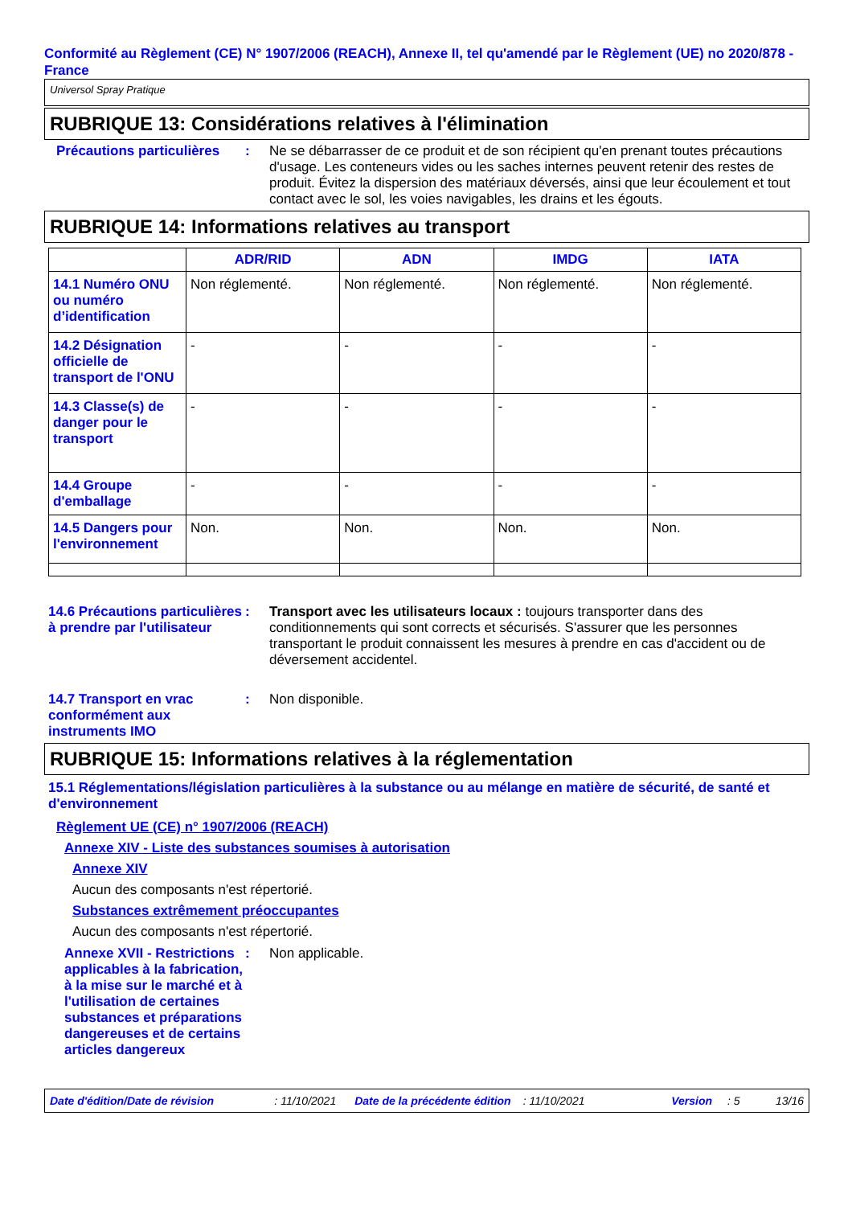Conformité au Règlement (CE) N° 1907/2006 (REACH), Annexe II, tel qu'amendé par le Règlement (UE) no 2020/878 - France
Universol Spray Pratique
RUBRIQUE 13: Considérations relatives à l'élimination
Précautions particulières
: Ne se débarrasser de ce produit et de son récipient qu'en prenant toutes précautions d'usage. Les conteneurs vides ou les saches internes peuvent retenir des restes de produit. Évitez la dispersion des matériaux déversés, ainsi que leur écoulement et tout contact avec le sol, les voies navigables, les drains et les égouts.
RUBRIQUE 14: Informations relatives au transport
| | ADR/RID | ADN | IMDG | IATA |
| --- | --- | --- | --- | --- |
| 14.1 Numéro ONU ou numéro d’identification | Non réglementé. | Non réglementé. | Non réglementé. | Non réglementé. |
| 14.2 Désignation officielle de transport de l'ONU | - | - | - | - |
| 14.3 Classe(s) de danger pour le transport | - | - | - | - |
| 14.4 Groupe d'emballage | - | - | - | - |
| 14.5 Dangers pour l'environnement | Non. | Non. | Non. | Non. |
14.6 Précautions particulières à prendre par l'utilisateur
: Transport avec les utilisateurs locaux : toujours transporter dans des conditionnements qui sont corrects et sécurisés. S'assurer que les personnes transportant le produit connaissent les mesures à prendre en cas d'accident ou de déversement accidentel.
14.7 Transport en vrac conformément aux instruments IMO
: Non disponible.
RUBRIQUE 15: Informations relatives à la réglementation
15.1 Réglementations/législation particulières à la substance ou au mélange en matière de sécurité, de santé et d'environnement
Règlement UE (CE) n° 1907/2006 (REACH)
Annexe XIV - Liste des substances soumises à autorisation
Annexe XIV
Aucun des composants n'est répertorié.
Substances extrêmement préoccupantes
Aucun des composants n'est répertorié.
Annexe XVII - Restrictions applicables à la fabrication, à la mise sur le marché et à l'utilisation de certaines substances et préparations dangereuses et de certains articles dangereux
: Non applicable.
Date d'édition/Date de révision: 11/10/2021 Date de la précédente édition: 11/10/2021 Version: 5 13/16